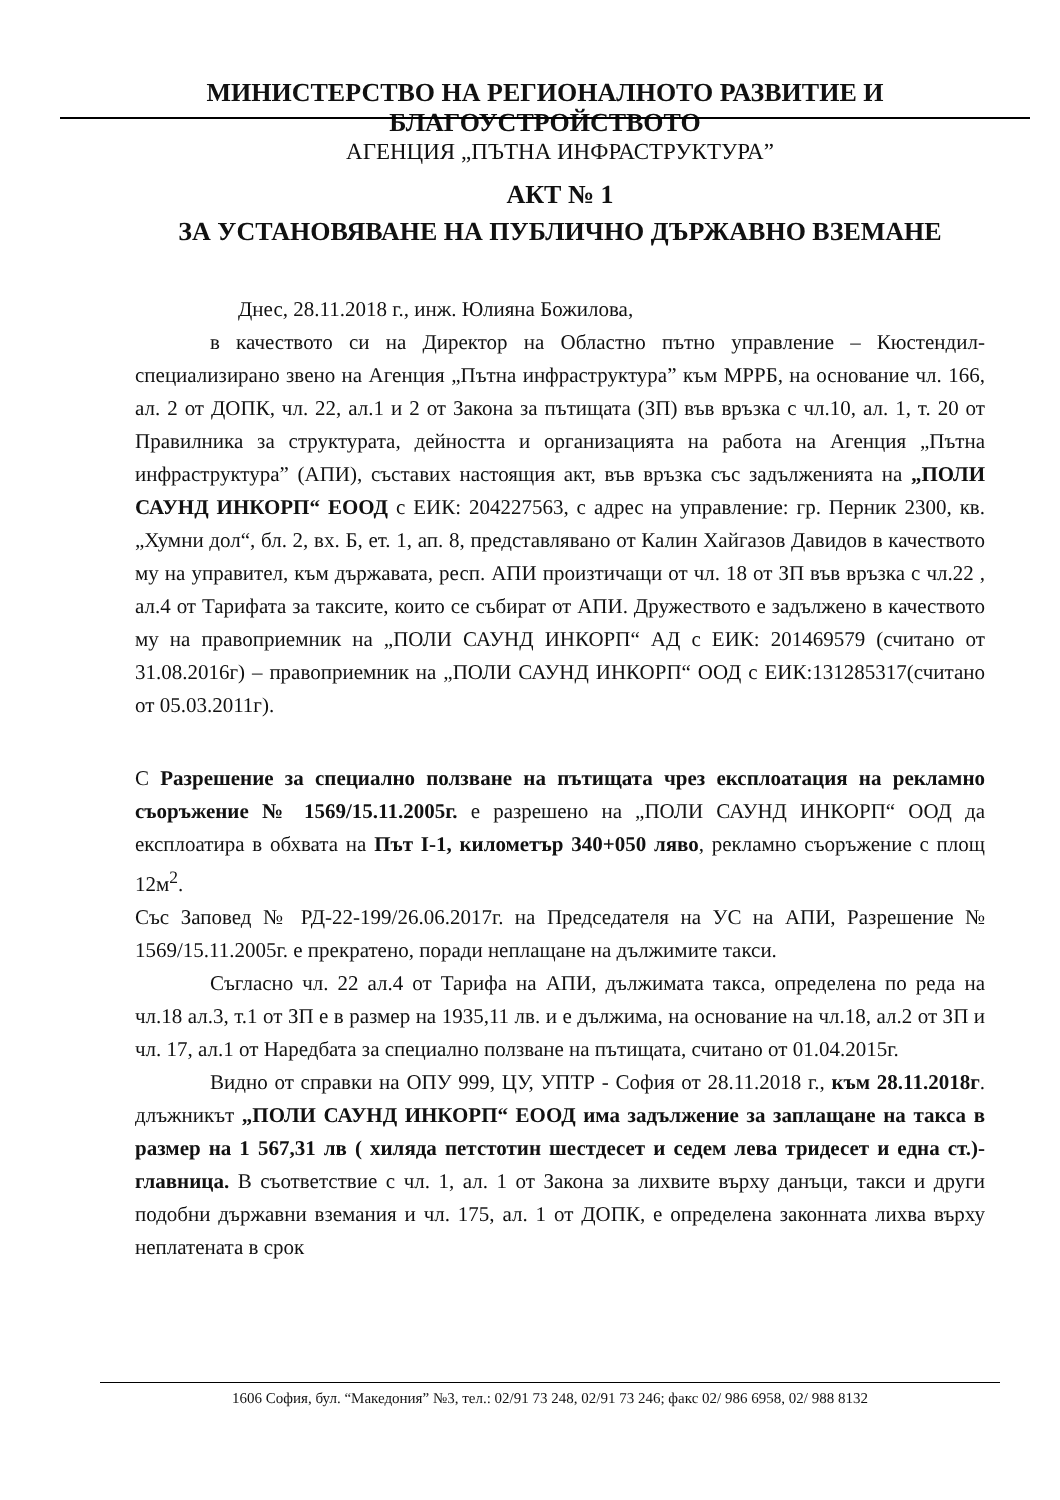МИНИСТЕРСТВО НА РЕГИОНАЛНОТО РАЗВИТИЕ И БЛАГОУСТРОЙСТВОТО
АГЕНЦИЯ „ПЪТНА ИНФРАСТРУКТУРА”
АКТ № 1
ЗА УСТАНОВЯВАНЕ НА ПУБЛИЧНО ДЪРЖАВНО ВЗЕМАНЕ
Днес, 28.11.2018 г., инж. Юлияна Божилова,
в качеството си на Директор на Областно пътно управление – Кюстендил- специализирано звено на Агенция „Пътна инфраструктура” към МРРБ, на основание чл. 166, ал. 2 от ДОПК, чл. 22, ал.1 и 2 от Закона за пътищата (ЗП) във връзка с чл.10, ал. 1, т. 20 от Правилника за структурата, дейността и организацията на работа на Агенция „Пътна инфраструктура” (АПИ), съставих настоящия акт, във връзка със задълженията на „ПОЛИ САУНД ИНКОРП“ ЕООД с ЕИК: 204227563, с адрес на управление: гр. Перник 2300, кв. „Хумни дол“, бл. 2, вх. Б, ет. 1, ап. 8, представлявано от Калин Хайгазов Давидов в качеството му на управител, към държавата, респ. АПИ произтичащи от чл. 18 от ЗП във връзка с чл.22 , ал.4 от Тарифата за таксите, които се събират от АПИ. Дружеството е задължено в качеството му на правоприемник на „ПОЛИ САУНД ИНКОРП“ АД с ЕИК: 201469579 (считано от 31.08.2016г) – правоприемник на „ПОЛИ САУНД ИНКОРП“ ООД с ЕИК:131285317(считано от 05.03.2011г).
С Разрешение за специално ползване на пътищата чрез експлоатация на рекламно съоръжение № 1569/15.11.2005г. е разрешено на „ПОЛИ САУНД ИНКОРП“ ООД да експлоатира в обхвата на Път I-1, километър 340+050 ляво, рекламно съоръжение с площ 12м<sup>2</sup>.
Със Заповед № РД-22-199/26.06.2017г. на Председателя на УС на АПИ, Разрешение № 1569/15.11.2005г. е прекратено, поради неплащане на дължимите такси.
Съгласно чл. 22 ал.4 от Тарифа на АПИ, дължимата такса, определена по реда на чл.18 ал.3, т.1 от ЗП е в размер на 1935,11 лв. и е дължима, на основание на чл.18, ал.2 от ЗП и чл. 17, ал.1 от Наредбата за специално ползване на пътищата, считано от 01.04.2015г.
Видно от справки на ОПУ 999, ЦУ, УПТР - София от 28.11.2018 г., към 28.11.2018г. длъжникът „ПОЛИ САУНД ИНКОРП“ ЕООД има задължение за заплащане на такса в размер на 1 567,31 лв ( хиляда петстотин шестдесет и седем лева тридесет и една ст.)- главница. В съответствие с чл. 1, ал. 1 от Закона за лихвите върху данъци, такси и други подобни държавни вземания и чл. 175, ал. 1 от ДОПК, е определена законната лихва върху неплатената в срок
1606 София, бул. “Македония” №3, тел.: 02/91 73 248, 02/91 73 246; факс 02/ 986 6958, 02/ 988 8132